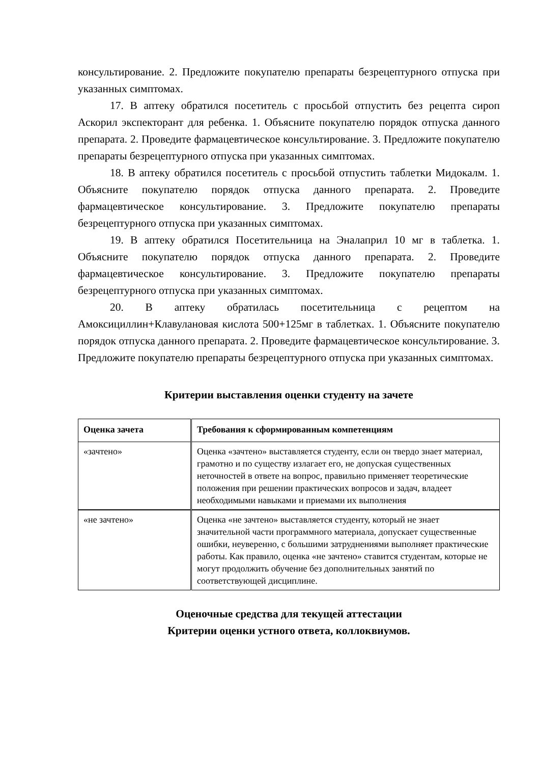консультирование. 2. Предложите покупателю препараты безрецептурного отпуска при указанных симптомах.
17. В аптеку обратился посетитель с просьбой отпустить без рецепта сироп Аскорил экспекторант для ребенка. 1. Объясните покупателю порядок отпуска данного препарата. 2. Проведите фармацевтическое консультирование. 3. Предложите покупателю препараты безрецептурного отпуска при указанных симптомах.
18. В аптеку обратился посетитель с просьбой отпустить таблетки Мидокалм. 1. Объясните покупателю порядок отпуска данного препарата. 2. Проведите фармацевтическое консультирование. 3. Предложите покупателю препараты безрецептурного отпуска при указанных симптомах.
19. В аптеку обратился Посетительница на Эналаприл 10 мг в таблетка. 1. Объясните покупателю порядок отпуска данного препарата. 2. Проведите фармацевтическое консультирование. 3. Предложите покупателю препараты безрецептурного отпуска при указанных симптомах.
20. В аптеку обратилась посетительница с рецептом на Амоксициллин+Клавулановая кислота 500+125мг в таблетках. 1. Объясните покупателю порядок отпуска данного препарата. 2. Проведите фармацевтическое консультирование. 3. Предложите покупателю препараты безрецептурного отпуска при указанных симптомах.
Критерии выставления оценки студенту на зачете
| Оценка зачета | Требования к сформированным компетенциям |
| --- | --- |
| «зачтено» | Оценка «зачтено» выставляется студенту, если он твердо знает материал, грамотно и по существу излагает его, не допуская существенных неточностей в ответе на вопрос, правильно применяет теоретические положения при решении практических вопросов и задач, владеет необходимыми навыками и приемами их выполнения |
| «не зачтено» | Оценка «не зачтено» выставляется студенту, который не знает значительной части программного материала, допускает существенные ошибки, неуверенно, с большими затруднениями выполняет практические работы. Как правило, оценка «не зачтено» ставится студентам, которые не могут продолжить обучение без дополнительных занятий по соответствующей дисциплине. |
Оценочные средства для текущей аттестации
Критерии оценки устного ответа, коллоквиумов.